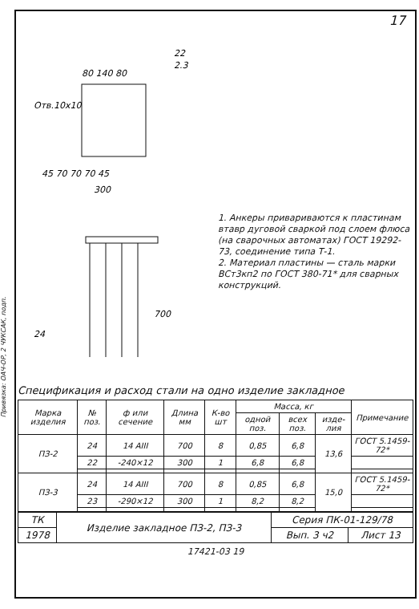Привязка: ОАЧ-ОР, 2 ЧУКСАК, подп.
17
80 140 80
Отв.10х10
45 70 70 70 45
300
22
2.3
700
24
1. Анкеры приваривают­ся к пластинам втавр дуго­вой сваркой под слоем флюса (на сварочных авто­матах) ГОСТ 19292-73, соедине­ние типа Т-1.
2. Материал пластины — сталь марки ВСт3кп2 по ГОСТ 380-71* для сварных конструкций.
Спецификация и расход стали на одно изделие закладное
| Марка изделия | № поз. | ф или сечение | Длина мм | К-во шт | Масса, кг | | | Приме­чание |
| --- | --- | --- | --- | --- | --- | --- | --- | --- |
| | | | | | одной поз. | всех поз. | изде­лия | |
| ПЗ-2 | 24 | 14 AIII | 700 | 8 | 0,85 | 6,8 | 13,6 | ГОСТ 5.1459-72* |
| | 22 | -240×12 | 300 | 1 | 6,8 | 6,8 | | |
| ПЗ-3 | 24 | 14 AIII | 700 | 8 | 0,85 | 6,8 | 15,0 | ГОСТ 5.1459-72* |
| | 23 | -290×12 | 300 | 1 | 8,2 | 8,2 | | |
| ТК | Изделие закладное ПЗ-2, ПЗ-3 | Серия ПК-01-129/78 | |
| 1978 | | Вып. 3 ч2 | Лист 13 |
17421-03 19